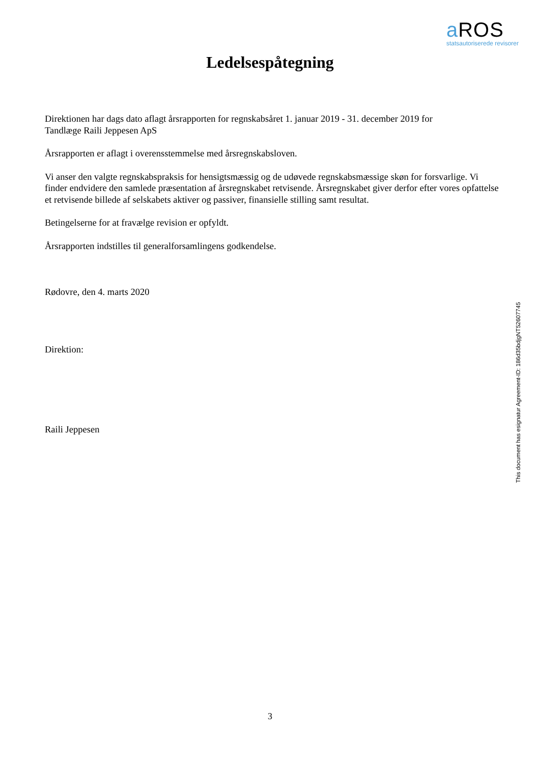a ROS
statsautoriserede revisorer
Ledelsespåtegning
Direktionen har dags dato aflagt årsrapporten for regnskabsåret 1. januar 2019 - 31. december 2019 for
Tandlæge Raili Jeppesen ApS
Årsrapporten er aflagt i overensstemmelse med årsregnskabsloven.
Vi anser den valgte regnskabspraksis for hensigtsmæssig og de udøvede regnskabsmæssige skøn for forsvarlige. Vi finder endvidere den samlede præsentation af årsregnskabet retvisende. Årsregnskabet giver derfor efter vores opfattelse et retvisende billede af selskabets aktiver og passiver, finansielle stilling samt resultat.
Betingelserne for at fravælge revision er opfyldt.
Årsrapporten indstilles til generalforsamlingens godkendelse.
Rødovre, den 4. marts 2020
Direktion:
Raili Jeppesen
This document has esignatur Agreement-ID: 186d35bdjgNT52607745
3